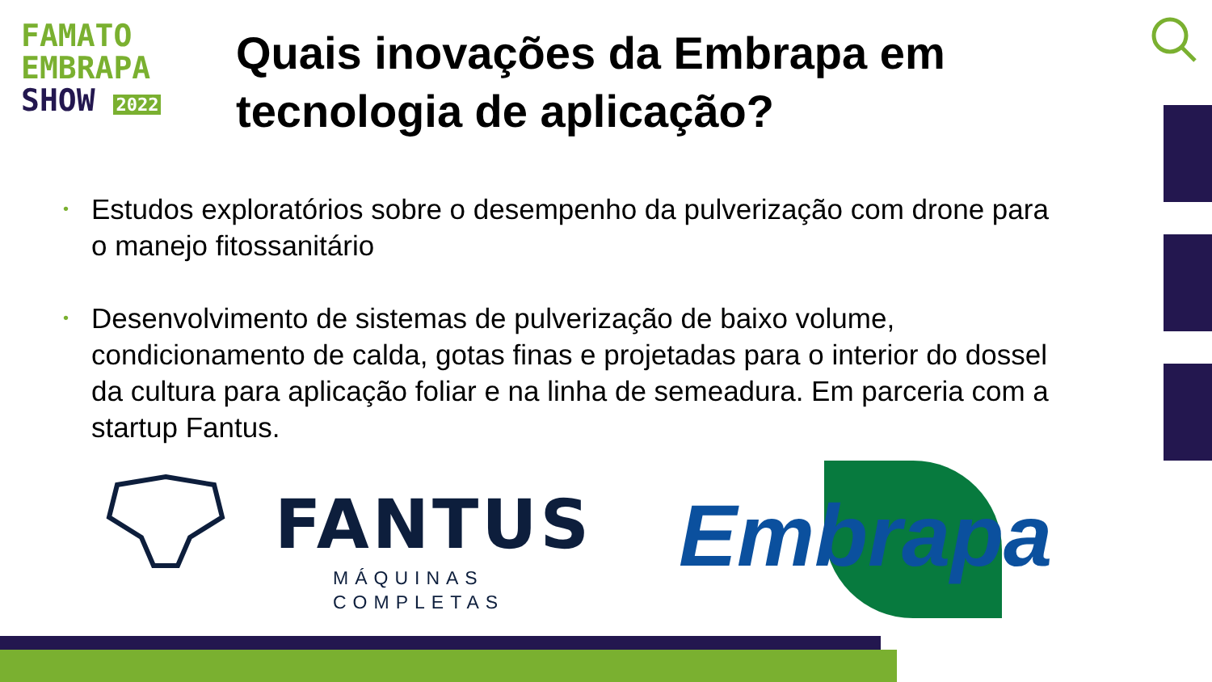FAMATO
EMBRAPA
SHOW 2022
Quais inovações da Embrapa em
tecnologia de aplicação?
• Estudos exploratórios sobre o desempenho da pulverização com drone para o manejo fitossanitário
• Desenvolvimento de sistemas de pulverização de baixo volume, condicionamento de calda, gotas finas e projetadas para o interior do dossel da cultura para aplicação foliar e na linha de semeadura. Em parceria com a startup Fantus.
FANTUS
MÁQUINAS
COMPLETAS
Embrapa